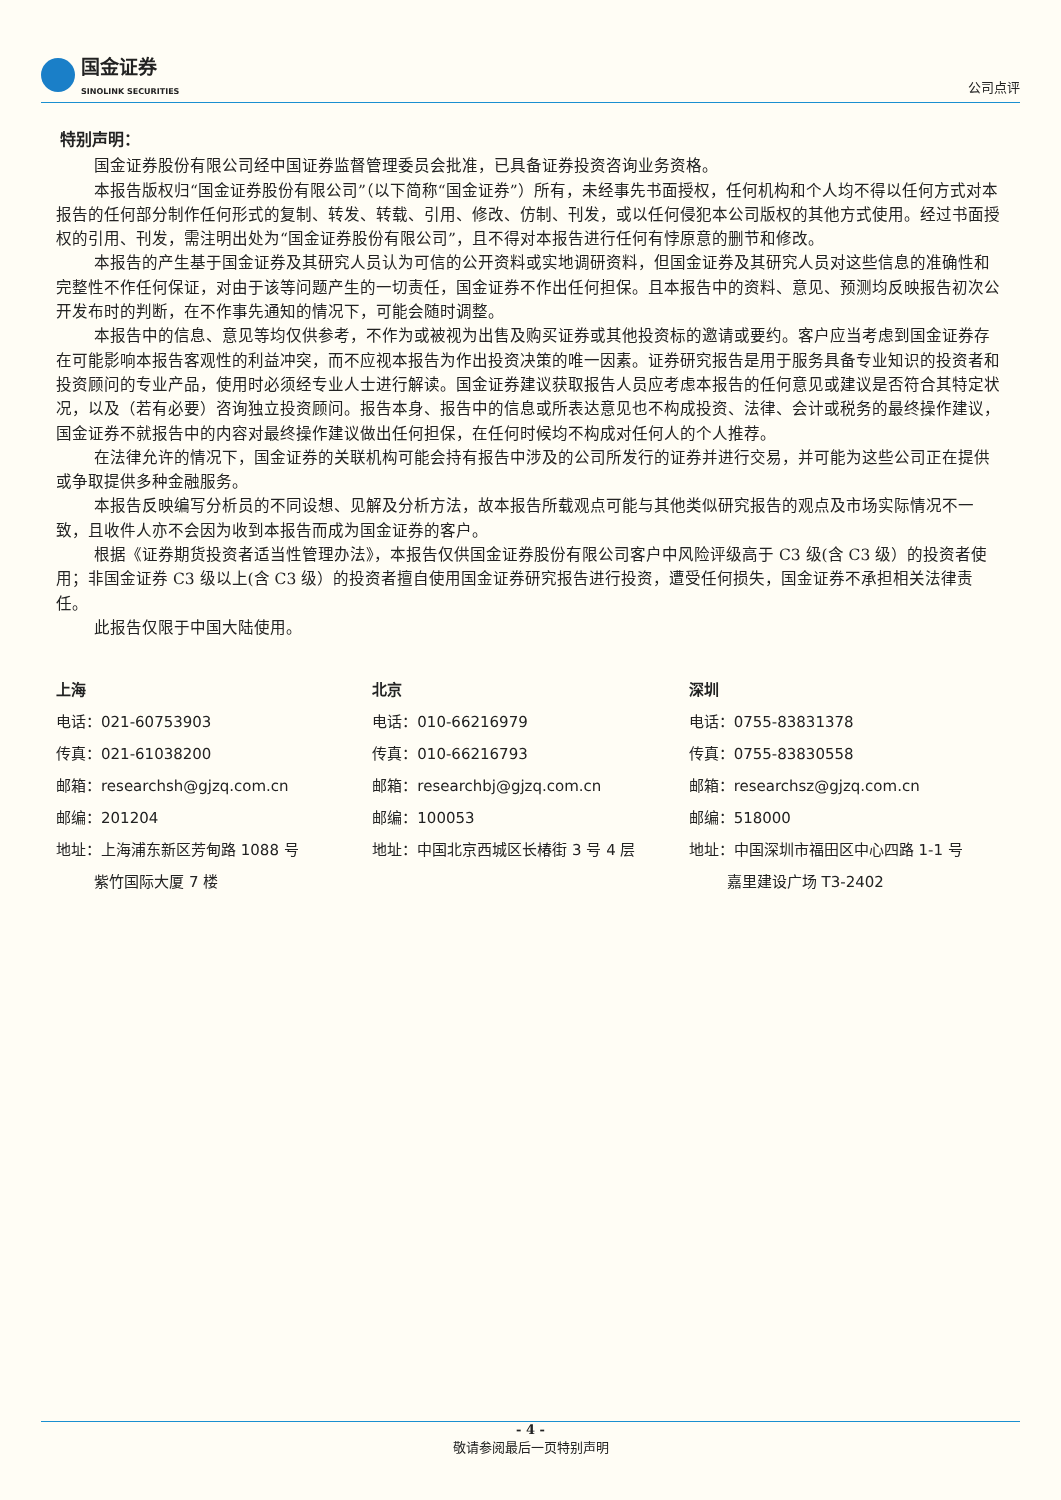国金证券
SINOLINK SECURITIES
公司点评
特别声明：
国金证券股份有限公司经中国证券监督管理委员会批准，已具备证券投资咨询业务资格。
本报告版权归“国金证券股份有限公司”（以下简称“国金证券”）所有，未经事先书面授权，任何机构和个人均不得以任何方式对本报告的任何部分制作任何形式的复制、转发、转载、引用、修改、仿制、刊发，或以任何侵犯本公司版权的其他方式使用。经过书面授权的引用、刊发，需注明出处为“国金证券股份有限公司”，且不得对本报告进行任何有悖原意的删节和修改。
本报告的产生基于国金证券及其研究人员认为可信的公开资料或实地调研资料，但国金证券及其研究人员对这些信息的准确性和完整性不作任何保证，对由于该等问题产生的一切责任，国金证券不作出任何担保。且本报告中的资料、意见、预测均反映报告初次公开发布时的判断，在不作事先通知的情况下，可能会随时调整。
本报告中的信息、意见等均仅供参考，不作为或被视为出售及购买证券或其他投资标的邀请或要约。客户应当考虑到国金证券存在可能影响本报告客观性的利益冲突，而不应视本报告为作出投资决策的唯一因素。证券研究报告是用于服务具备专业知识的投资者和投资顾问的专业产品，使用时必须经专业人士进行解读。国金证券建议获取报告人员应考虑本报告的任何意见或建议是否符合其特定状况，以及（若有必要）咨询独立投资顾问。报告本身、报告中的信息或所表达意见也不构成投资、法律、会计或税务的最终操作建议，国金证券不就报告中的内容对最终操作建议做出任何担保，在任何时候均不构成对任何人的个人推荐。
在法律允许的情况下，国金证券的关联机构可能会持有报告中涉及的公司所发行的证券并进行交易，并可能为这些公司正在提供或争取提供多种金融服务。
本报告反映编写分析员的不同设想、见解及分析方法，故本报告所载观点可能与其他类似研究报告的观点及市场实际情况不一致，且收件人亦不会因为收到本报告而成为国金证券的客户。
根据《证券期货投资者适当性管理办法》，本报告仅供国金证券股份有限公司客户中风险评级高于 C3 级(含 C3 级）的投资者使用；非国金证券 C3 级以上(含 C3 级）的投资者擅自使用国金证券研究报告进行投资，遭受任何损失，国金证券不承担相关法律责任。
此报告仅限于中国大陆使用。
上海
电话：021-60753903
传真：021-61038200
邮箱：researchsh@gjzq.com.cn
邮编：201204
地址：上海浦东新区芳甸路 1088 号
紫竹国际大厦 7 楼
北京
电话：010-66216979
传真：010-66216793
邮箱：researchbj@gjzq.com.cn
邮编：100053
地址：中国北京西城区长椿街 3 号 4 层
深圳
电话：0755-83831378
传真：0755-83830558
邮箱：researchsz@gjzq.com.cn
邮编：518000
地址：中国深圳市福田区中心四路 1-1 号
嘉里建设广场 T3-2402
- 4 -
敬请参阅最后一页特别声明